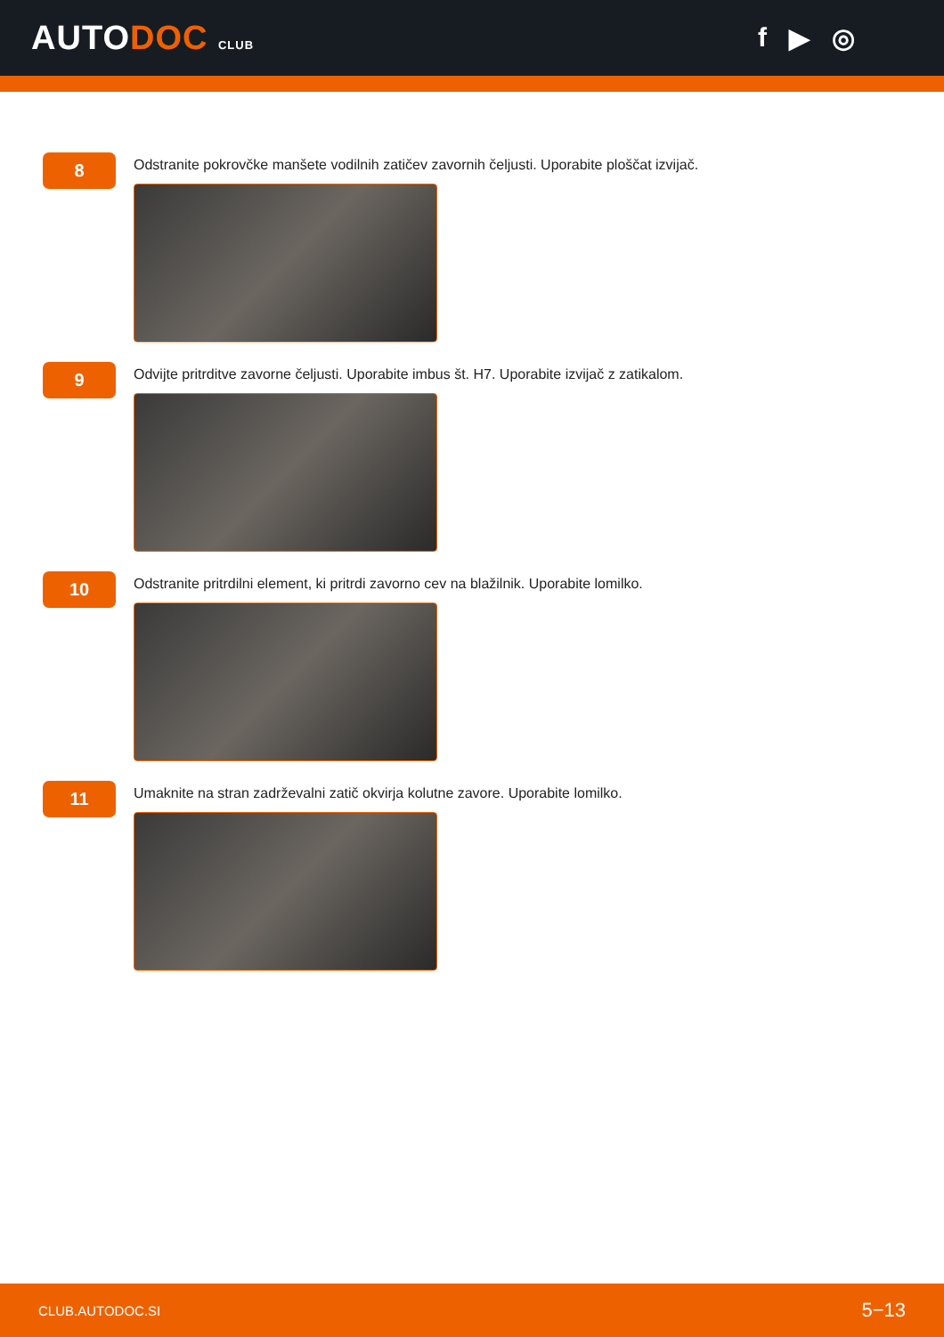AUTODOC CLUB
f ▶ ◎
8
Odstranite pokrovčke manšete vodilnih zatičev zavornih čeljusti. Uporabite ploščat izvijač.
9
Odvijte pritrditve zavorne čeljusti. Uporabite imbus št. H7. Uporabite izvijač z zatikalom.
10
Odstranite pritrdilni element, ki pritrdi zavorno cev na blažilnik. Uporabite lomilko.
11
Umaknite na stran zadrževalni zatič okvirja kolutne zavore. Uporabite lomilko.
CLUB.AUTODOC.SI 5−13